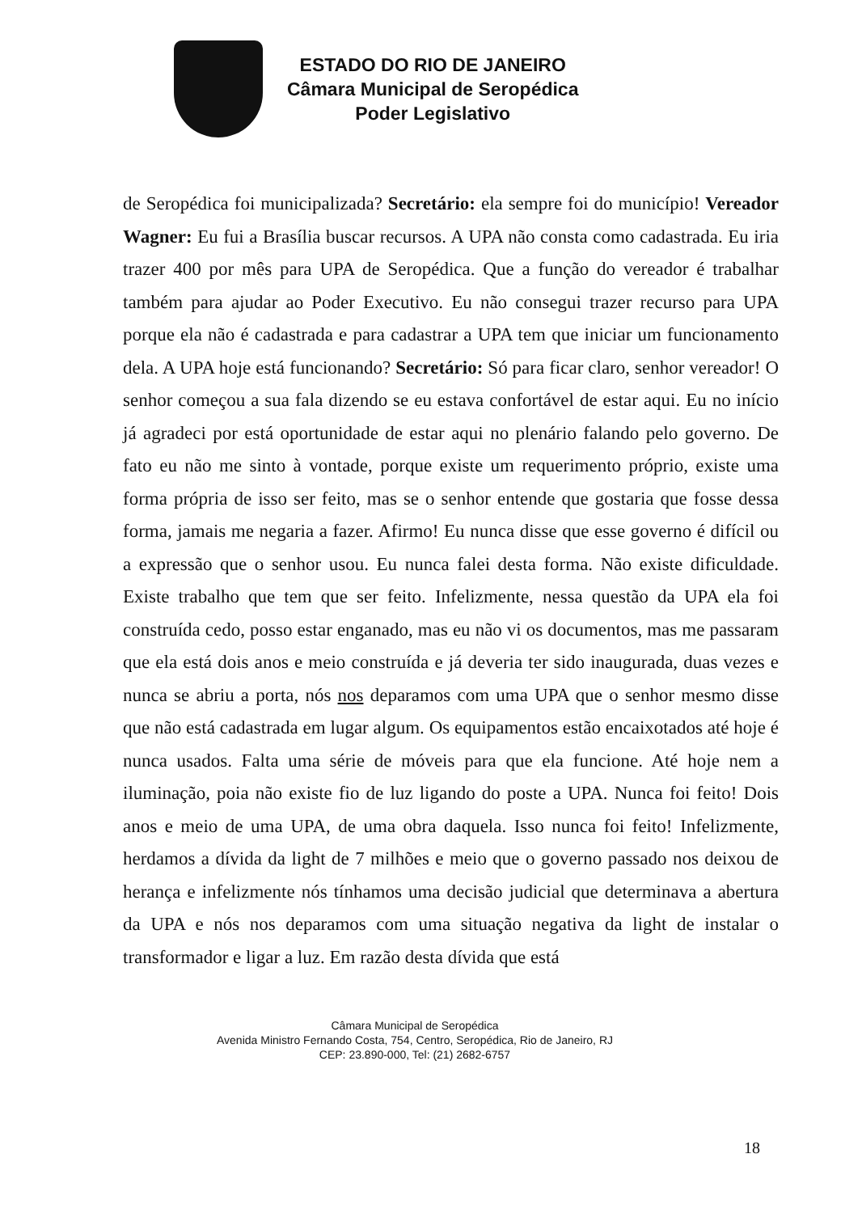ESTADO DO RIO DE JANEIRO
Câmara Municipal de Seropédica
Poder Legislativo
de Seropédica foi municipalizada? Secretário: ela sempre foi do município! Vereador Wagner: Eu fui a Brasília buscar recursos. A UPA não consta como cadastrada. Eu iria trazer 400 por mês para UPA de Seropédica. Que a função do vereador é trabalhar também para ajudar ao Poder Executivo. Eu não consegui trazer recurso para UPA porque ela não é cadastrada e para cadastrar a UPA tem que iniciar um funcionamento dela. A UPA hoje está funcionando? Secretário: Só para ficar claro, senhor vereador! O senhor começou a sua fala dizendo se eu estava confortável de estar aqui. Eu no início já agradeci por está oportunidade de estar aqui no plenário falando pelo governo. De fato eu não me sinto à vontade, porque existe um requerimento próprio, existe uma forma própria de isso ser feito, mas se o senhor entende que gostaria que fosse dessa forma, jamais me negaria a fazer. Afirmo! Eu nunca disse que esse governo é difícil ou a expressão que o senhor usou. Eu nunca falei desta forma. Não existe dificuldade. Existe trabalho que tem que ser feito. Infelizmente, nessa questão da UPA ela foi construída cedo, posso estar enganado, mas eu não vi os documentos, mas me passaram que ela está dois anos e meio construída e já deveria ter sido inaugurada, duas vezes e nunca se abriu a porta, nós nos deparamos com uma UPA que o senhor mesmo disse que não está cadastrada em lugar algum. Os equipamentos estão encaixotados até hoje é nunca usados. Falta uma série de móveis para que ela funcione. Até hoje nem a iluminação, poia não existe fio de luz ligando do poste a UPA. Nunca foi feito! Dois anos e meio de uma UPA, de uma obra daquela. Isso nunca foi feito! Infelizmente, herdamos a dívida da light de 7 milhões e meio que o governo passado nos deixou de herança e infelizmente nós tínhamos uma decisão judicial que determinava a abertura da UPA e nós nos deparamos com uma situação negativa da light de instalar o transformador e ligar a luz. Em razão desta dívida que está
Câmara Municipal de Seropédica
Avenida Ministro Fernando Costa, 754, Centro, Seropédica, Rio de Janeiro, RJ
CEP: 23.890-000, Tel: (21) 2682-6757
18